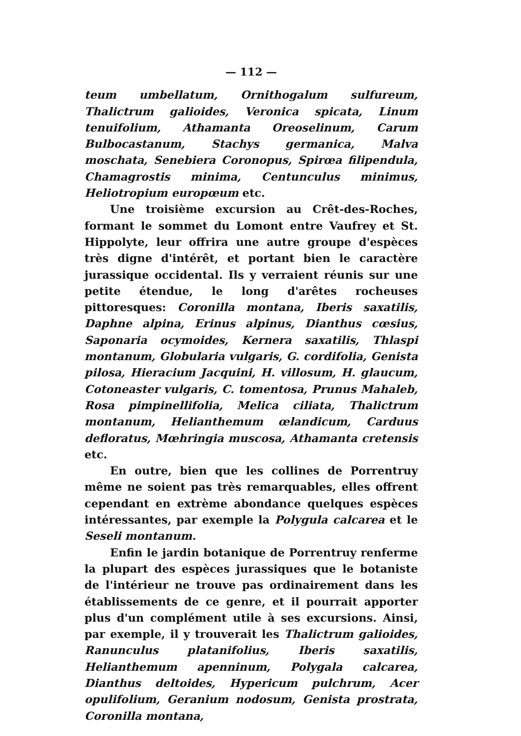— 112 —
teum umbellatum, Ornithogalum sulfureum, Thalictrum galioides, Veronica spicata, Linum tenuifolium, Athamanta Oreoselinum, Carum Bulbocastanum, Stachys germanica, Malva moschata, Senebiera Coronopus, Spirœa filipendula, Chamagrostis minima, Centunculus minimus, Heliotropium europœum etc.
Une troisième excursion au Crêt-des-Roches, formant le sommet du Lomont entre Vaufrey et St. Hippolyte, leur offrira une autre groupe d'espèces très digne d'intérêt, et portant bien le caractère jurassique occidental. Ils y verraient réunis sur une petite étendue, le long d'arêtes rocheuses pittoresques: Coronilla montana, Iberis saxatilis, Daphne alpina, Erinus alpinus, Dianthus cœsius, Saponaria ocymoides, Kernera saxatilis, Thlaspi montanum, Globularia vulgaris, G. cordifolia, Genista pilosa, Hieracium Jacquini, H. villosum, H. glaucum, Cotoneaster vulgaris, C. tomentosa, Prunus Mahaleb, Rosa pimpinellifolia, Melica ciliata, Thalictrum montanum, Helianthemum œlandicum, Carduus defloratus, Mœhringia muscosa, Athamanta cretensis etc.
En outre, bien que les collines de Porrentruy même ne soient pas très remarquables, elles offrent cependant en extrème abondance quelques espèces intéressantes, par exemple la Polygula calcarea et le Seseli montanum.
Enfin le jardin botanique de Porrentruy renferme la plupart des espèces jurassiques que le botaniste de l'intérieur ne trouve pas ordinairement dans les établissements de ce genre, et il pourrait apporter plus d'un complément utile à ses excursions. Ainsi, par exemple, il y trouverait les Thalictrum galioides, Ranunculus platanifolius, Iberis saxatilis, Helianthemum apenninum, Polygala calcarea, Dianthus deltoides, Hypericum pulchrum, Acer opulifolium, Geranium nodosum, Genista prostrata, Coronilla montana,